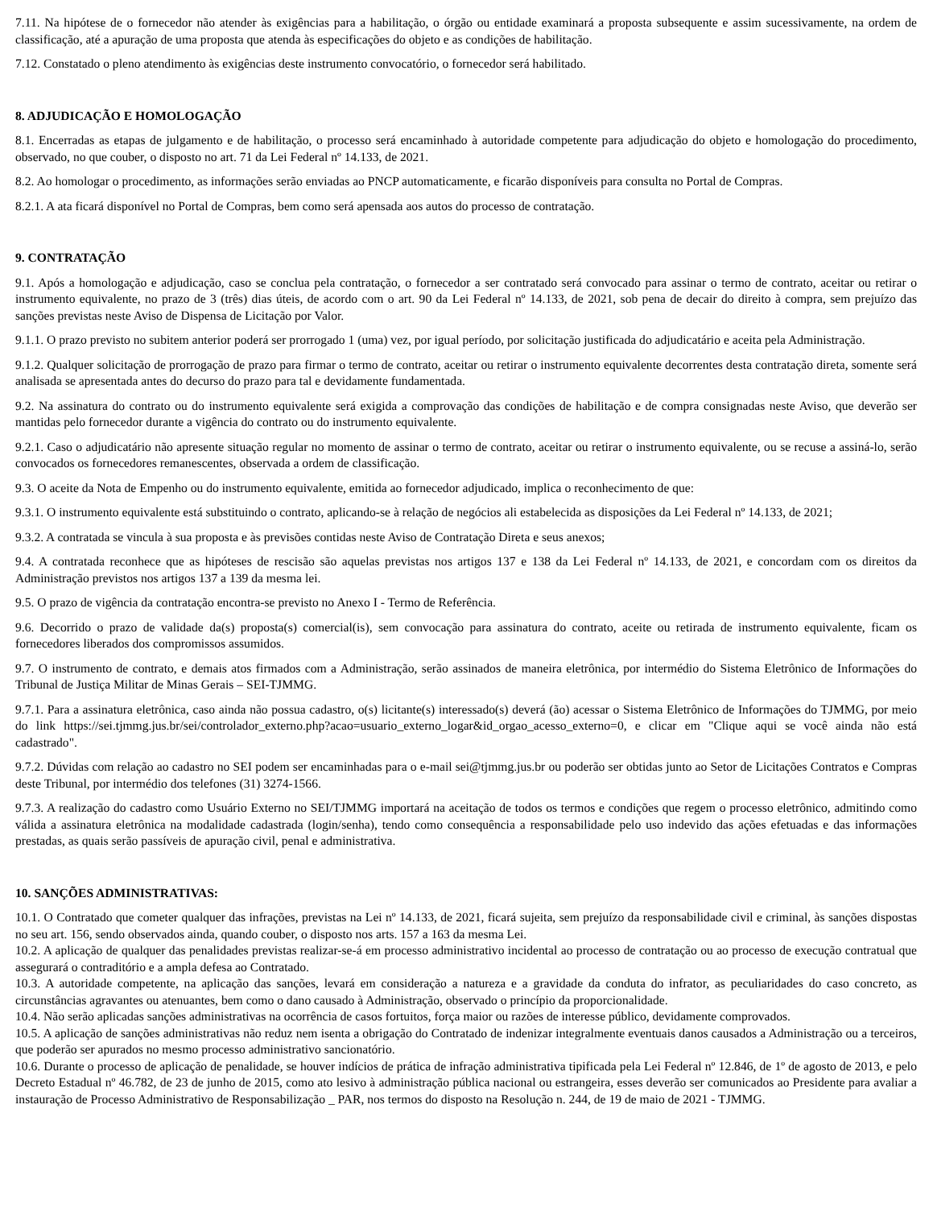7.11. Na hipótese de o fornecedor não atender às exigências para a habilitação, o órgão ou entidade examinará a proposta subsequente e assim sucessivamente, na ordem de classificação, até a apuração de uma proposta que atenda às especificações do objeto e as condições de habilitação.
7.12. Constatado o pleno atendimento às exigências deste instrumento convocatório, o fornecedor será habilitado.
8. ADJUDICAÇÃO E HOMOLOGAÇÃO
8.1. Encerradas as etapas de julgamento e de habilitação, o processo será encaminhado à autoridade competente para adjudicação do objeto e homologação do procedimento, observado, no que couber, o disposto no art. 71 da Lei Federal nº 14.133, de 2021.
8.2. Ao homologar o procedimento, as informações serão enviadas ao PNCP automaticamente, e ficarão disponíveis para consulta no Portal de Compras.
8.2.1. A ata ficará disponível no Portal de Compras, bem como será apensada aos autos do processo de contratação.
9. CONTRATAÇÃO
9.1. Após a homologação e adjudicação, caso se conclua pela contratação, o fornecedor a ser contratado será convocado para assinar o termo de contrato, aceitar ou retirar o instrumento equivalente, no prazo de 3 (três) dias úteis, de acordo com o art. 90 da Lei Federal nº 14.133, de 2021, sob pena de decair do direito à compra, sem prejuízo das sanções previstas neste Aviso de Dispensa de Licitação por Valor.
9.1.1. O prazo previsto no subitem anterior poderá ser prorrogado 1 (uma) vez, por igual período, por solicitação justificada do adjudicatário e aceita pela Administração.
9.1.2. Qualquer solicitação de prorrogação de prazo para firmar o termo de contrato, aceitar ou retirar o instrumento equivalente decorrentes desta contratação direta, somente será analisada se apresentada antes do decurso do prazo para tal e devidamente fundamentada.
9.2. Na assinatura do contrato ou do instrumento equivalente será exigida a comprovação das condições de habilitação e de compra consignadas neste Aviso, que deverão ser mantidas pelo fornecedor durante a vigência do contrato ou do instrumento equivalente.
9.2.1. Caso o adjudicatário não apresente situação regular no momento de assinar o termo de contrato, aceitar ou retirar o instrumento equivalente, ou se recuse a assiná-lo, serão convocados os fornecedores remanescentes, observada a ordem de classificação.
9.3. O aceite da Nota de Empenho ou do instrumento equivalente, emitida ao fornecedor adjudicado, implica o reconhecimento de que:
9.3.1. O instrumento equivalente está substituindo o contrato, aplicando-se à relação de negócios ali estabelecida as disposições da Lei Federal nº 14.133, de 2021;
9.3.2. A contratada se vincula à sua proposta e às previsões contidas neste Aviso de Contratação Direta e seus anexos;
9.4. A contratada reconhece que as hipóteses de rescisão são aquelas previstas nos artigos 137 e 138 da Lei Federal nº 14.133, de 2021, e concordam com os direitos da Administração previstos nos artigos 137 a 139 da mesma lei.
9.5. O prazo de vigência da contratação encontra-se previsto no Anexo I - Termo de Referência.
9.6. Decorrido o prazo de validade da(s) proposta(s) comercial(is), sem convocação para assinatura do contrato, aceite ou retirada de instrumento equivalente, ficam os fornecedores liberados dos compromissos assumidos.
9.7. O instrumento de contrato, e demais atos firmados com a Administração, serão assinados de maneira eletrônica, por intermédio do Sistema Eletrônico de Informações do Tribunal de Justiça Militar de Minas Gerais – SEI-TJMMG.
9.7.1. Para a assinatura eletrônica, caso ainda não possua cadastro, o(s) licitante(s) interessado(s) deverá (ão) acessar o Sistema Eletrônico de Informações do TJMMG, por meio do link https://sei.tjmmg.jus.br/sei/controlador_externo.php?acao=usuario_externo_logar&id_orgao_acesso_externo=0, e clicar em "Clique aqui se você ainda não está cadastrado".
9.7.2. Dúvidas com relação ao cadastro no SEI podem ser encaminhadas para o e-mail sei@tjmmg.jus.br ou poderão ser obtidas junto ao Setor de Licitações Contratos e Compras deste Tribunal, por intermédio dos telefones (31) 3274-1566.
9.7.3. A realização do cadastro como Usuário Externo no SEI/TJMMG importará na aceitação de todos os termos e condições que regem o processo eletrônico, admitindo como válida a assinatura eletrônica na modalidade cadastrada (login/senha), tendo como consequência a responsabilidade pelo uso indevido das ações efetuadas e das informações prestadas, as quais serão passíveis de apuração civil, penal e administrativa.
10. SANÇÕES ADMINISTRATIVAS:
10.1. O Contratado que cometer qualquer das infrações, previstas na Lei nº 14.133, de 2021, ficará sujeita, sem prejuízo da responsabilidade civil e criminal, às sanções dispostas no seu art. 156, sendo observados ainda, quando couber, o disposto nos arts. 157 a 163 da mesma Lei.
10.2. A aplicação de qualquer das penalidades previstas realizar-se-á em processo administrativo incidental ao processo de contratação ou ao processo de execução contratual que assegurará o contraditório e a ampla defesa ao Contratado.
10.3. A autoridade competente, na aplicação das sanções, levará em consideração a natureza e a gravidade da conduta do infrator, as peculiaridades do caso concreto, as circunstâncias agravantes ou atenuantes, bem como o dano causado à Administração, observado o princípio da proporcionalidade.
10.4. Não serão aplicadas sanções administrativas na ocorrência de casos fortuitos, força maior ou razões de interesse público, devidamente comprovados.
10.5. A aplicação de sanções administrativas não reduz nem isenta a obrigação do Contratado de indenizar integralmente eventuais danos causados a Administração ou a terceiros, que poderão ser apurados no mesmo processo administrativo sancionatório.
10.6. Durante o processo de aplicação de penalidade, se houver indícios de prática de infração administrativa tipificada pela Lei Federal nº 12.846, de 1º de agosto de 2013, e pelo Decreto Estadual nº 46.782, de 23 de junho de 2015, como ato lesivo à administração pública nacional ou estrangeira, esses deverão ser comunicados ao Presidente para avaliar a instauração de Processo Administrativo de Responsabilização _ PAR, nos termos do disposto na Resolução n. 244, de 19 de maio de 2021 - TJMMG.